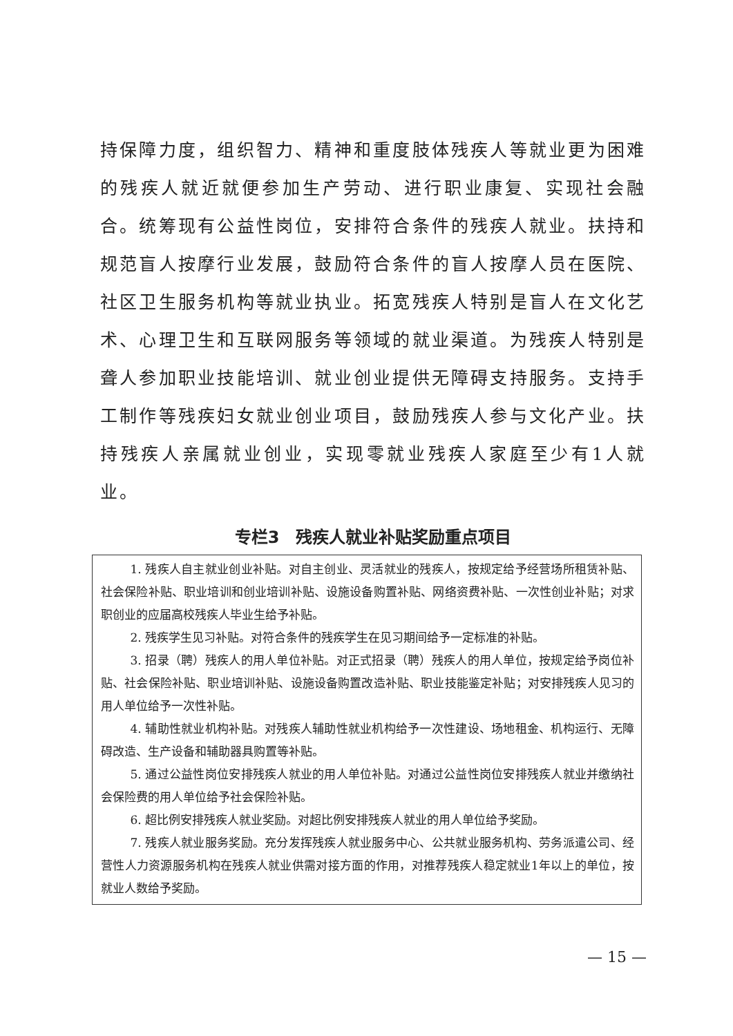持保障力度，组织智力、精神和重度肢体残疾人等就业更为困难的残疾人就近就便参加生产劳动、进行职业康复、实现社会融合。统筹现有公益性岗位，安排符合条件的残疾人就业。扶持和规范盲人按摩行业发展，鼓励符合条件的盲人按摩人员在医院、社区卫生服务机构等就业执业。拓宽残疾人特别是盲人在文化艺术、心理卫生和互联网服务等领域的就业渠道。为残疾人特别是聋人参加职业技能培训、就业创业提供无障碍支持服务。支持手工制作等残疾妇女就业创业项目，鼓励残疾人参与文化产业。扶持残疾人亲属就业创业，实现零就业残疾人家庭至少有1人就业。
专栏3　残疾人就业补贴奖励重点项目
1. 残疾人自主就业创业补贴。对自主创业、灵活就业的残疾人，按规定给予经营场所租赁补贴、社会保险补贴、职业培训和创业培训补贴、设施设备购置补贴、网络资费补贴、一次性创业补贴；对求职创业的应届高校残疾人毕业生给予补贴。
2. 残疾学生见习补贴。对符合条件的残疾学生在见习期间给予一定标准的补贴。
3. 招录（聘）残疾人的用人单位补贴。对正式招录（聘）残疾人的用人单位，按规定给予岗位补贴、社会保险补贴、职业培训补贴、设施设备购置改造补贴、职业技能鉴定补贴；对安排残疾人见习的用人单位给予一次性补贴。
4. 辅助性就业机构补贴。对残疾人辅助性就业机构给予一次性建设、场地租金、机构运行、无障碍改造、生产设备和辅助器具购置等补贴。
5. 通过公益性岗位安排残疾人就业的用人单位补贴。对通过公益性岗位安排残疾人就业并缴纳社会保险费的用人单位给予社会保险补贴。
6. 超比例安排残疾人就业奖励。对超比例安排残疾人就业的用人单位给予奖励。
7. 残疾人就业服务奖励。充分发挥残疾人就业服务中心、公共就业服务机构、劳务派遣公司、经营性人力资源服务机构在残疾人就业供需对接方面的作用，对推荐残疾人稳定就业1年以上的单位，按就业人数给予奖励。
— 15 —